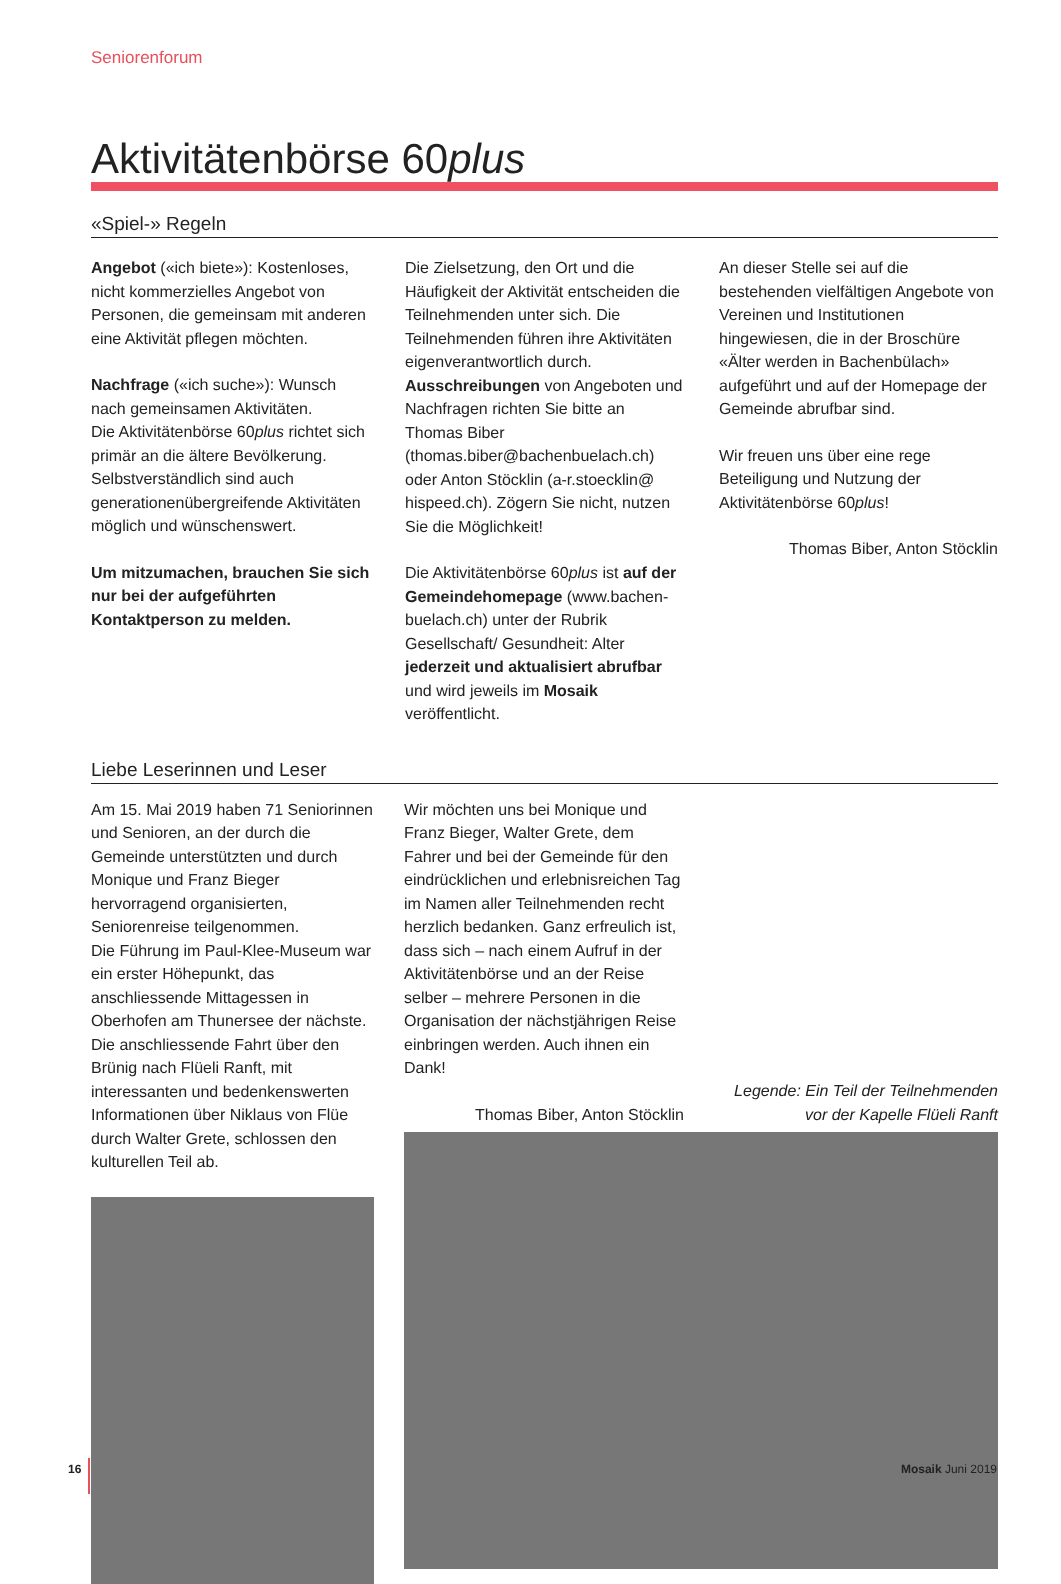Seniorenforum
Aktivitätenbörse 60plus
«Spiel-» Regeln
Angebot («ich biete»): Kostenloses, nicht kommerzielles Angebot von Personen, die gemeinsam mit anderen eine Aktivität pflegen möchten.
Nachfrage («ich suche»): Wunsch nach gemeinsamen Aktivitäten.
Die Aktivitätenbörse 60plus richtet sich primär an die ältere Bevölkerung. Selbstverständlich sind auch generationen­übergreifende Aktivitäten möglich und wünschenswert.
Um mitzumachen, brauchen Sie sich nur bei der aufgeführten Kontaktperson zu melden.
Die Zielsetzung, den Ort und die Häufigkeit der Aktivität entscheiden die Teilnehmenden unter sich. Die Teilnehmenden führen ihre Aktivitäten eigenverantwortlich durch. Ausschreibungen von Angeboten und Nachfragen richten Sie bitte an Thomas Biber (thomas.biber@bachenbuelach.ch) oder Anton Stöcklin (a-r.stoecklin@ hispeed.ch). Zögern Sie nicht, nutzen Sie die Möglichkeit!
Die Aktivitätenbörse 60plus ist auf der Gemeindehomepage (www.bachen­buelach.ch) unter der Rubrik Gesellschaft/ Gesundheit: Alter jederzeit und aktualisiert abrufbar und wird jeweils im Mosaik veröffentlicht.
An dieser Stelle sei auf die bestehenden vielfältigen Angebote von Vereinen und Institutionen hingewiesen, die in der Broschüre «Älter werden in Bachenbülach» aufgeführt und auf der Homepage der Gemeinde abrufbar sind.
Wir freuen uns über eine rege Beteiligung und Nutzung der Aktivitätenbörse 60plus!
Thomas Biber, Anton Stöcklin
Liebe Leserinnen und Leser
Am 15. Mai 2019 haben 71 Seniorinnen und Senioren, an der durch die Gemeinde unterstützten und durch Monique und Franz Bieger hervorragend organisierten, Seniorenreise teilgenommen.
Die Führung im Paul-Klee-Museum war ein erster Höhepunkt, das anschliessende Mittagessen in Oberhofen am Thunersee der nächste. Die anschliessende Fahrt über den Brünig nach Flüeli Ranft, mit interessanten und bedenkenswerten Informationen über Niklaus von Flüe durch Walter Grete, schlossen den kulturellen Teil ab.
Wir möchten uns bei Monique und Franz Bieger, Walter Grete, dem Fahrer und bei der Gemeinde für den eindrücklichen und erlebnisreichen Tag im Namen aller Teilnehmenden recht herzlich bedanken. Ganz erfreulich ist, dass sich – nach einem Aufruf in der Aktivitätenbörse und an der Reise selber – mehrere Personen in die Organisation der nächstjährigen Reise einbringen werden. Auch ihnen ein Dank!
Thomas Biber, Anton Stöcklin
Legende: Ein Teil der Teilnehmenden
vor der Kapelle Flüeli Ranft
16 Mosaik Juni 2019